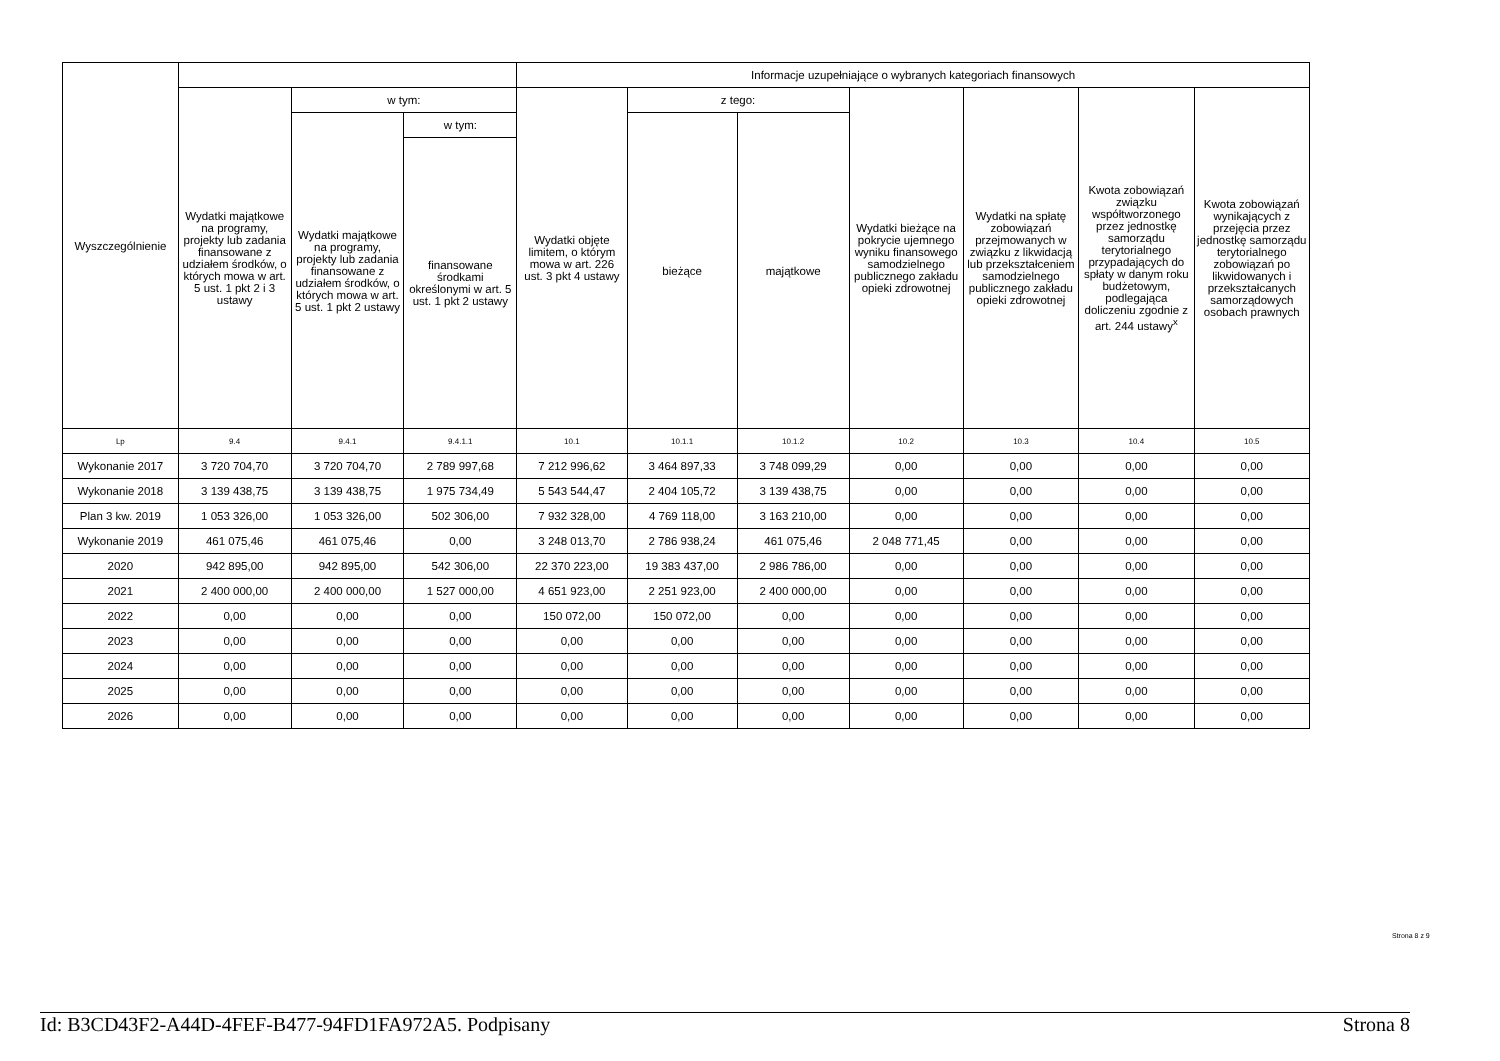| Wyszczególnienie | | | | Informacje uzupełniające o wybranych kategoriach finansowych | | | | | | |
| --- | --- | --- | --- | --- | --- | --- | --- | --- | --- | --- |
| | Wydatki majątkowe na programy, projekty lub zadania finansowane z udziałem środków, o których mowa w art. 5 ust. 1 pkt 2 i 3 ustawy | w tym: | | Wydatki objęte limitem, o którym mowa w art. 226 ust. 3 pkt 4 ustawy | z tego: | | Wydatki bieżące na pokrycie ujemnego wyniku finansowego samodzielnego publicznego zakładu opieki zdrowotnej | Wydatki na spłatę zobowiązań przejmowanych w związku z likwidacją lub przekształceniem samodzielnego publicznego zakładu opieki zdrowotnej | Kwota zobowiązań związku współtworzonego przez jednostkę samorządu terytorialnego przypadających do spłaty w danym roku budżetowym, podlegająca doliczeniu zgodnie z art. 244 ustawy<sup>x</sup> | Kwota zobowiązań wynikających z przejęcia przez jednostkę samorządu terytorialnego zobowiązań po likwidowanych i przekształcanych samorządowych osobach prawnych |
| | | Wydatki majątkowe na programy, projekty lub zadania finansowane z udziałem środków, o których mowa w art. 5 ust. 1 pkt 2 ustawy | w tym: | | bieżące | majątkowe | | | | |
| | | | finansowane środkami określonymi w art. 5 ust. 1 pkt 2 ustawy | | | | | | | |
| Lp | 9.4 | 9.4.1 | 9.4.1.1 | 10.1 | 10.1.1 | 10.1.2 | 10.2 | 10.3 | 10.4 | 10.5 |
| Wykonanie 2017 | 3 720 704,70 | 3 720 704,70 | 2 789 997,68 | 7 212 996,62 | 3 464 897,33 | 3 748 099,29 | 0,00 | 0,00 | 0,00 | 0,00 |
| Wykonanie 2018 | 3 139 438,75 | 3 139 438,75 | 1 975 734,49 | 5 543 544,47 | 2 404 105,72 | 3 139 438,75 | 0,00 | 0,00 | 0,00 | 0,00 |
| Plan 3 kw. 2019 | 1 053 326,00 | 1 053 326,00 | 502 306,00 | 7 932 328,00 | 4 769 118,00 | 3 163 210,00 | 0,00 | 0,00 | 0,00 | 0,00 |
| Wykonanie 2019 | 461 075,46 | 461 075,46 | 0,00 | 3 248 013,70 | 2 786 938,24 | 461 075,46 | 2 048 771,45 | 0,00 | 0,00 | 0,00 |
| 2020 | 942 895,00 | 942 895,00 | 542 306,00 | 22 370 223,00 | 19 383 437,00 | 2 986 786,00 | 0,00 | 0,00 | 0,00 | 0,00 |
| 2021 | 2 400 000,00 | 2 400 000,00 | 1 527 000,00 | 4 651 923,00 | 2 251 923,00 | 2 400 000,00 | 0,00 | 0,00 | 0,00 | 0,00 |
| 2022 | 0,00 | 0,00 | 0,00 | 150 072,00 | 150 072,00 | 0,00 | 0,00 | 0,00 | 0,00 | 0,00 |
| 2023 | 0,00 | 0,00 | 0,00 | 0,00 | 0,00 | 0,00 | 0,00 | 0,00 | 0,00 | 0,00 |
| 2024 | 0,00 | 0,00 | 0,00 | 0,00 | 0,00 | 0,00 | 0,00 | 0,00 | 0,00 | 0,00 |
| 2025 | 0,00 | 0,00 | 0,00 | 0,00 | 0,00 | 0,00 | 0,00 | 0,00 | 0,00 | 0,00 |
| 2026 | 0,00 | 0,00 | 0,00 | 0,00 | 0,00 | 0,00 | 0,00 | 0,00 | 0,00 | 0,00 |
Strona 8 z 9
Id: B3CD43F2-A44D-4FEF-B477-94FD1FA972A5. Podpisany Strona 8